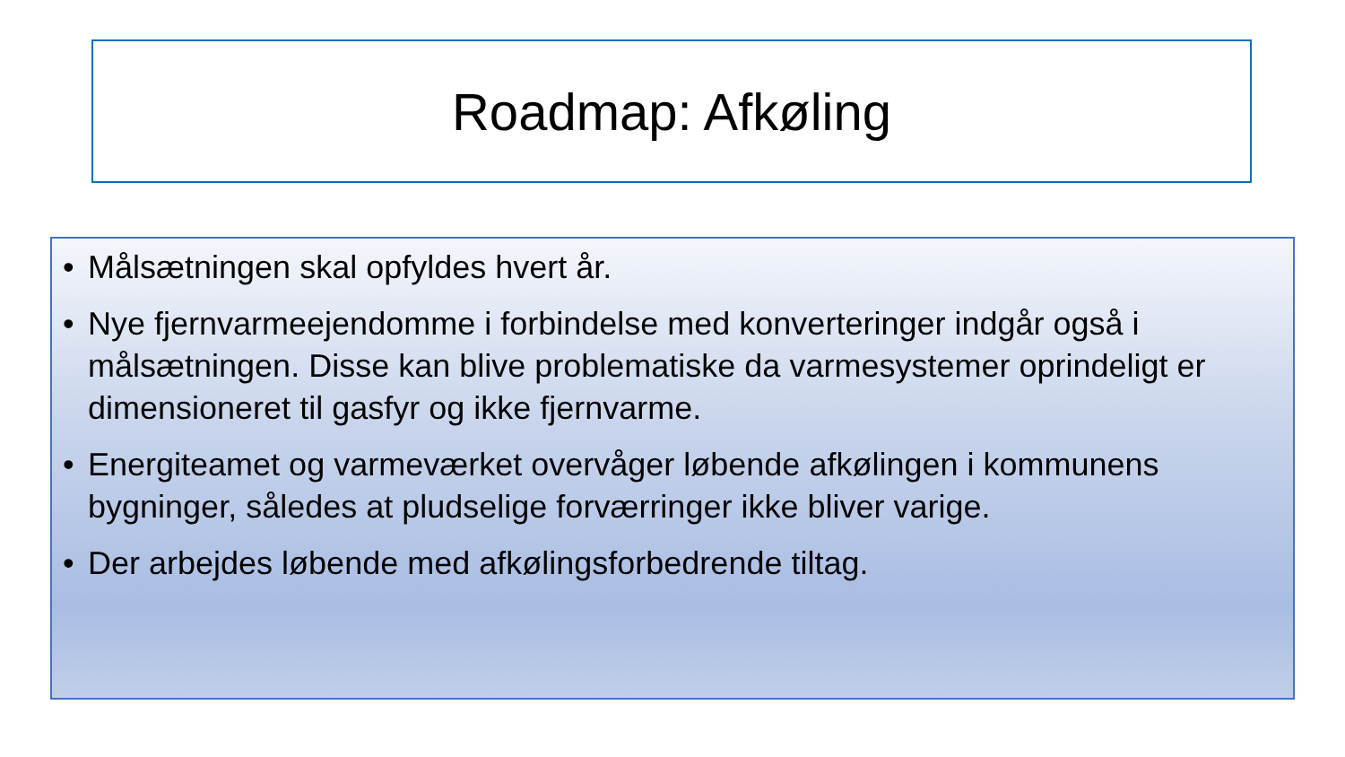Roadmap: Afkøling
• Målsætningen skal opfyldes hvert år.
• Nye fjernvarmeejendomme i forbindelse med konverteringer indgår også i målsætningen. Disse kan blive problematiske da varmesystemer oprindeligt er dimensioneret til gasfyr og ikke fjernvarme.
• Energiteamet og varmeværket overvåger løbende afkølingen i kommunens bygninger, således at pludselige forværringer ikke bliver varige.
• Der arbejdes løbende med afkølingsforbedrende tiltag.